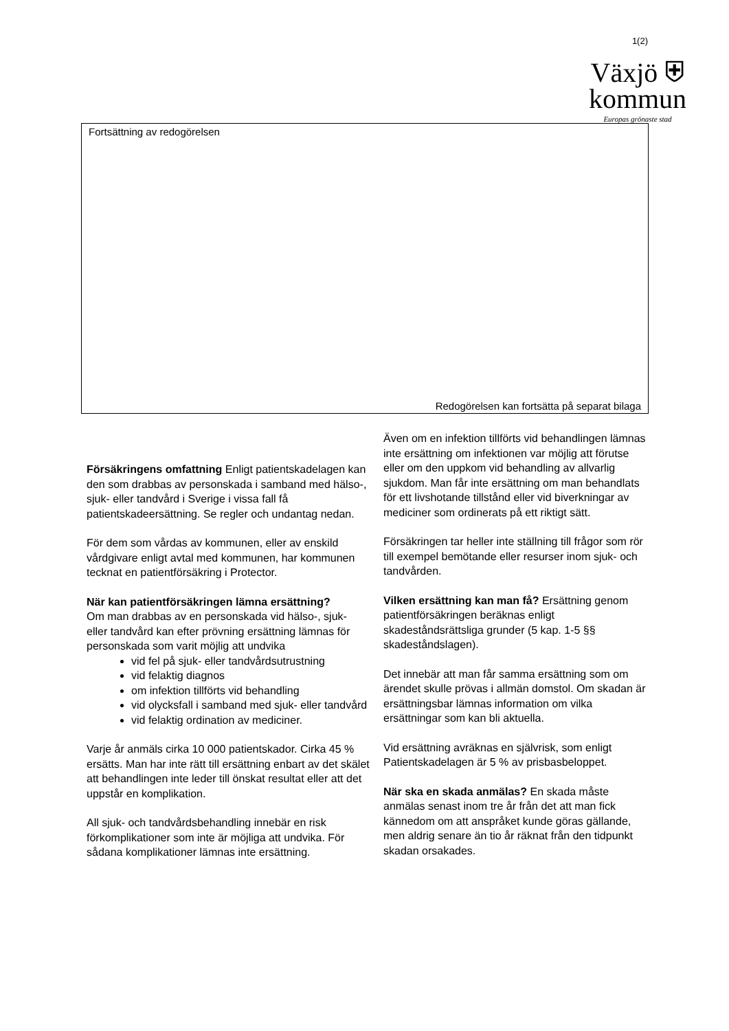1(2)
Växjö ⛨
kommun
Europas grönaste stad
Fortsättning av redogörelsen
Redogörelsen kan fortsätta på separat bilaga
Försäkringens omfattning Enligt patientskadelagen kan den som drabbas av personskada i samband med hälso-, sjuk- eller tandvård i Sverige i vissa fall få patientskadeersättning. Se regler och undantag nedan.
För dem som vårdas av kommunen, eller av enskild vårdgivare enligt avtal med kommunen, har kommunen tecknat en patientförsäkring i Protector.
När kan patientförsäkringen lämna ersättning?
Om man drabbas av en personskada vid hälso-, sjuk- eller tandvård kan efter prövning ersättning lämnas för personskada som varit möjlig att undvika
vid fel på sjuk- eller tandvårdsutrustning
vid felaktig diagnos
om infektion tillförts vid behandling
vid olycksfall i samband med sjuk- eller tandvård
vid felaktig ordination av mediciner.
Varje år anmäls cirka 10 000 patientskador. Cirka 45 % ersätts. Man har inte rätt till ersättning enbart av det skälet att behandlingen inte leder till önskat resultat eller att det uppstår en komplikation.
All sjuk- och tandvårdsbehandling innebär en risk förkomplikationer som inte är möjliga att undvika. För sådana komplikationer lämnas inte ersättning.
Även om en infektion tillförts vid behandlingen lämnas inte ersättning om infektionen var möjlig att förutse eller om den uppkom vid behandling av allvarlig sjukdom. Man får inte ersättning om man behandlats för ett livshotande tillstånd eller vid biverkningar av mediciner som ordinerats på ett riktigt sätt.
Försäkringen tar heller inte ställning till frågor som rör till exempel bemötande eller resurser inom sjuk- och tandvården.
Vilken ersättning kan man få? Ersättning genom patientförsäkringen beräknas enligt skadeståndsrättsliga grunder (5 kap. 1-5 §§ skadeståndslagen).
Det innebär att man får samma ersättning som om ärendet skulle prövas i allmän domstol. Om skadan är ersättningsbar lämnas information om vilka ersättningar som kan bli aktuella.
Vid ersättning avräknas en självrisk, som enligt Patientskadelagen är 5 % av prisbasbeloppet.
När ska en skada anmälas? En skada måste anmälas senast inom tre år från det att man fick kännedom om att anspråket kunde göras gällande, men aldrig senare än tio år räknat från den tidpunkt skadan orsakades.